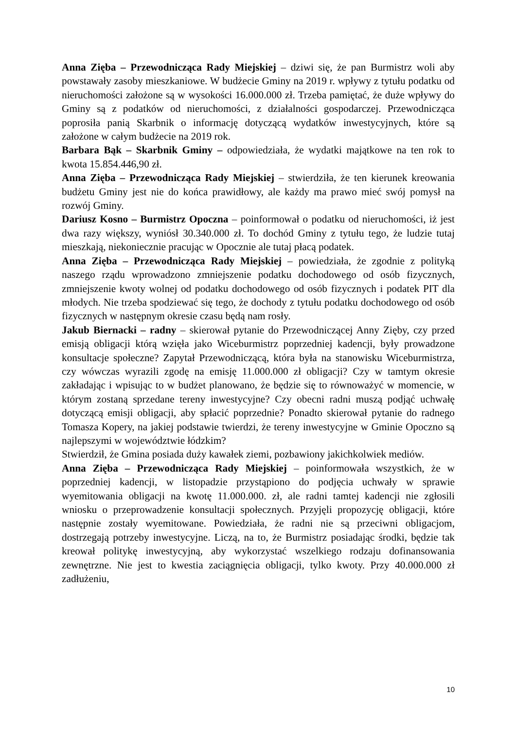Anna Zięba – Przewodnicząca Rady Miejskiej – dziwi się, że pan Burmistrz woli aby powstawały zasoby mieszkaniowe. W budżecie Gminy na 2019 r. wpływy z tytułu podatku od nieruchomości założone są w wysokości 16.000.000 zł. Trzeba pamiętać, że duże wpływy do Gminy są z podatków od nieruchomości, z działalności gospodarczej. Przewodnicząca poprosiła panią Skarbnik o informację dotyczącą wydatków inwestycyjnych, które są założone w całym budżecie na 2019 rok.
Barbara Bąk – Skarbnik Gminy – odpowiedziała, że wydatki majątkowe na ten rok to kwota 15.854.446,90 zł.
Anna Zięba – Przewodnicząca Rady Miejskiej – stwierdziła, że ten kierunek kreowania budżetu Gminy jest nie do końca prawidłowy, ale każdy ma prawo mieć swój pomysł na rozwój Gminy.
Dariusz Kosno – Burmistrz Opoczna – poinformował o podatku od nieruchomości, iż jest dwa razy większy, wyniósł 30.340.000 zł. To dochód Gminy z tytułu tego, że ludzie tutaj mieszkają, niekoniecznie pracując w Opocznie ale tutaj płacą podatek.
Anna Zięba – Przewodnicząca Rady Miejskiej – powiedziała, że zgodnie z polityką naszego rządu wprowadzono zmniejszenie podatku dochodowego od osób fizycznych, zmniejszenie kwoty wolnej od podatku dochodowego od osób fizycznych i podatek PIT dla młodych. Nie trzeba spodziewać się tego, że dochody z tytułu podatku dochodowego od osób fizycznych w następnym okresie czasu będą nam rosły.
Jakub Biernacki – radny – skierował pytanie do Przewodniczącej Anny Zięby, czy przed emisją obligacji którą wzięła jako Wiceburmistrz poprzedniej kadencji, były prowadzone konsultacje społeczne? Zapytał Przewodniczącą, która była na stanowisku Wiceburmistrza, czy wówczas wyrazili zgodę na emisję 11.000.000 zł obligacji? Czy w tamtym okresie zakładając i wpisując to w budżet planowano, że będzie się to równoważyć w momencie, w którym zostaną sprzedane tereny inwestycyjne? Czy obecni radni muszą podjąć uchwałę dotyczącą emisji obligacji, aby spłacić poprzednie? Ponadto skierował pytanie do radnego Tomasza Kopery, na jakiej podstawie twierdzi, że tereny inwestycyjne w Gminie Opoczno są najlepszymi w województwie łódzkim?
Stwierdził, że Gmina posiada duży kawałek ziemi, pozbawiony jakichkolwiek mediów.
Anna Zięba – Przewodnicząca Rady Miejskiej – poinformowała wszystkich, że w poprzedniej kadencji, w listopadzie przystąpiono do podjęcia uchwały w sprawie wyemitowania obligacji na kwotę 11.000.000. zł, ale radni tamtej kadencji nie zgłosili wniosku o przeprowadzenie konsultacji społecznych. Przyjęli propozycję obligacji, które następnie zostały wyemitowane. Powiedziała, że radni nie są przeciwni obligacjom, dostrzegają potrzeby inwestycyjne. Liczą, na to, że Burmistrz posiadając środki, będzie tak kreował politykę inwestycyjną, aby wykorzystać wszelkiego rodzaju dofinansowania zewnętrzne. Nie jest to kwestia zaciągnięcia obligacji, tylko kwoty. Przy 40.000.000 zł zadłużeniu,
10